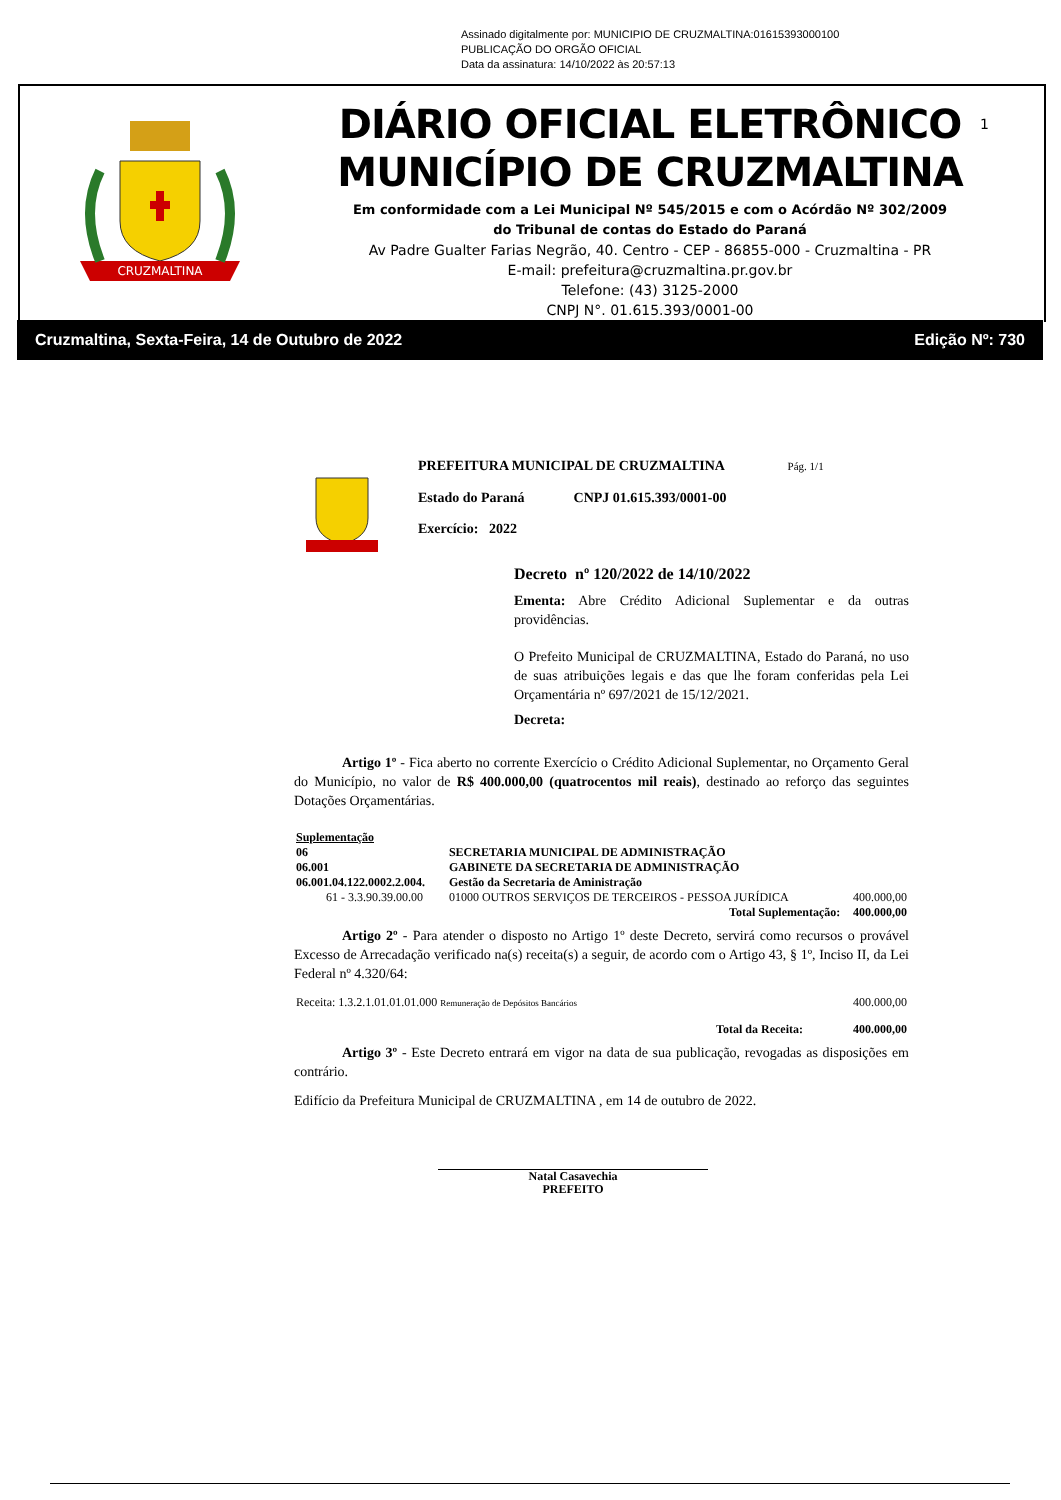Assinado digitalmente por: MUNICIPIO DE CRUZMALTINA:01615393000100
PUBLICAÇÃO DO ORGÃO OFICIAL
Data da assinatura: 14/10/2022 às 20:57:13
CRUZMALTINA
DIÁRIO OFICIAL ELETRÔNICO
MUNICÍPIO DE CRUZMALTINA
Em conformidade com a Lei Municipal Nº 545/2015 e com o Acórdão Nº 302/2009
do Tribunal de contas do Estado do Paraná
Av Padre Gualter Farias Negrão, 40. Centro - CEP - 86855-000 - Cruzmaltina - PR
E-mail: prefeitura@cruzmaltina.pr.gov.br
Telefone: (43) 3125-2000
CNPJ N°. 01.615.393/0001-00
1
Cruzmaltina, Sexta-Feira, 14 de Outubro de 2022 Edição Nº: 730
PREFEITURA MUNICIPAL DE CRUZMALTINA Pág. 1/1
Estado do Paraná CNPJ 01.615.393/0001-00
Exercício: 2022
Decreto nº 120/2022 de 14/10/2022
Ementa: Abre Crédito Adicional Suplementar e da outras providências.
O Prefeito Municipal de CRUZMALTINA, Estado do Paraná, no uso de suas atribuições legais e das que lhe foram conferidas pela Lei Orçamentária nº 697/2021 de 15/12/2021.
Decreta:
Artigo 1º - Fica aberto no corrente Exercício o Crédito Adicional Suplementar, no Orçamento Geral do Município, no valor de R$ 400.000,00 (quatrocentos mil reais), destinado ao reforço das seguintes Dotações Orçamentárias.
| Suplementação | | |
| 06 | SECRETARIA MUNICIPAL DE ADMINISTRAÇÃO | |
| 06.001 | GABINETE DA SECRETARIA DE ADMINISTRAÇÃO | |
| 06.001.04.122.0002.2.004. | Gestão da Secretaria de Aministração | |
| 61 - 3.3.90.39.00.00 | 01000 OUTROS SERVIÇOS DE TERCEIROS - PESSOA JURÍDICA | 400.000,00 |
| Total Suplementação: | | 400.000,00 |
Artigo 2º - Para atender o disposto no Artigo 1º deste Decreto, servirá como recursos o provável Excesso de Arrecadação verificado na(s) receita(s) a seguir, de acordo com o Artigo 43, § 1º, Inciso II, da Lei Federal nº 4.320/64:
| Receita: 1.3.2.1.01.01.01.000 Remuneração de Depósitos Bancários | 400.000,00 |
| Total da Receita: | 400.000,00 |
Artigo 3º - Este Decreto entrará em vigor na data de sua publicação, revogadas as disposições em contrário.
Edifício da Prefeitura Municipal de CRUZMALTINA , em 14 de outubro de 2022.
Natal Casavechia
PREFEITO